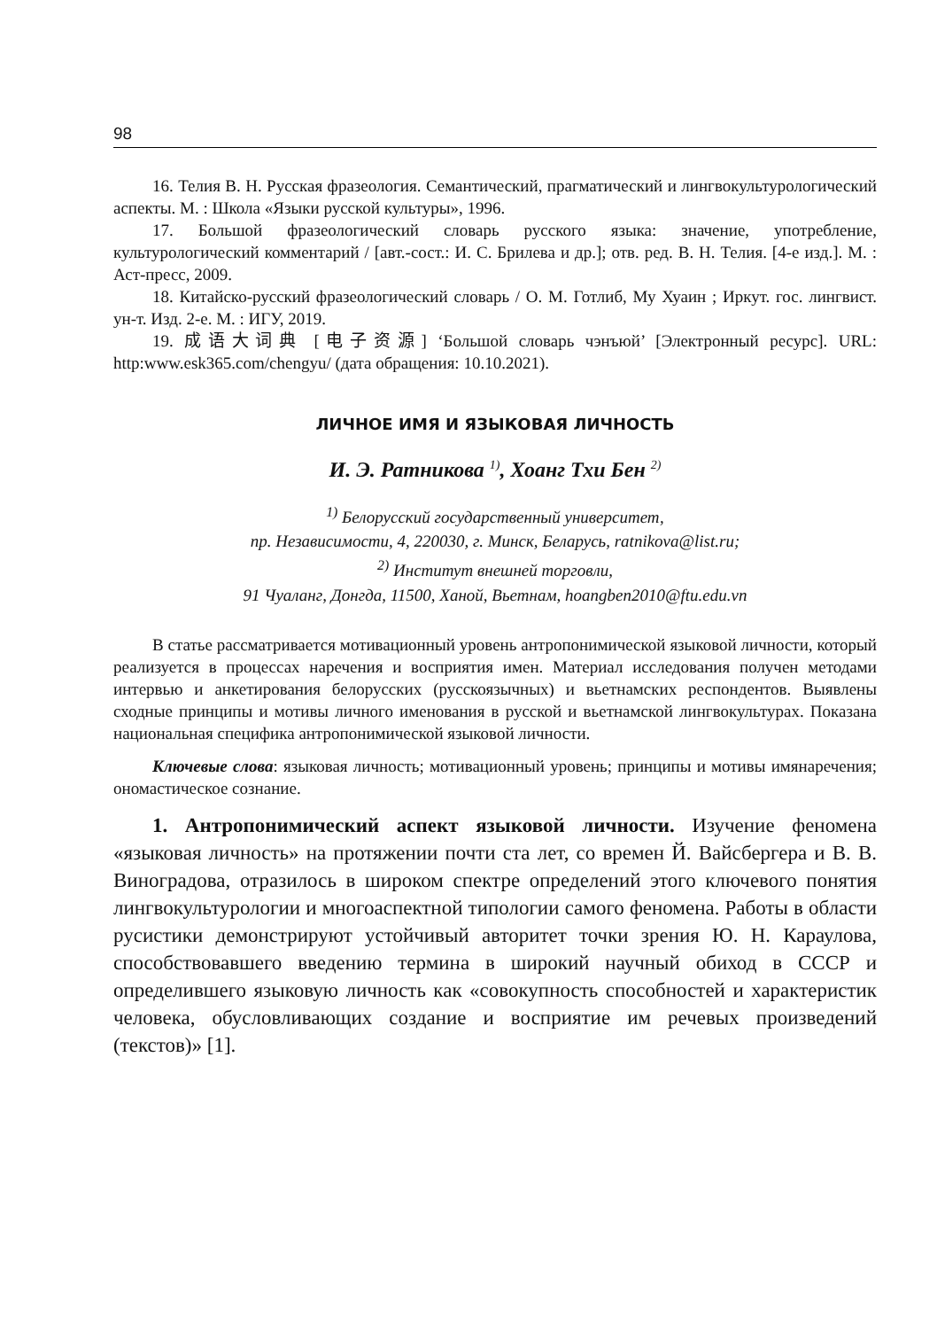98
16. Телия В. Н. Русская фразеология. Семантический, прагматический и лингвокультурологический аспекты. М. : Школа «Языки русской культуры», 1996.
17. Большой фразеологический словарь русского языка: значение, употребление, культурологический комментарий / [авт.-сост.: И. С. Брилева и др.]; отв. ред. В. Н. Телия. [4-е изд.]. М. : Аст-пресс, 2009.
18. Китайско-русский фразеологический словарь / О. М. Готлиб, Му Хуаин ; Иркут. гос. лингвист. ун-т. Изд. 2-е. М. : ИГУ, 2019.
19. 成语大词典 [电子资源] ‘Большой словарь чэнъюй’ [Электронный ресурс]. URL: http:www.esk365.com/chengyu/ (дата обращения: 10.10.2021).
ЛИЧНОЕ ИМЯ И ЯЗЫКОВАЯ ЛИЧНОСТЬ
И. Э. Ратникова <sup>1)</sup>, Хоанг Тхи Бен <sup>2)</sup>
<sup>1)</sup> Белорусский государственный университет,
пр. Независимости, 4, 220030, г. Минск, Беларусь, ratnikova@list.ru;
<sup>2)</sup> Институт внешней торговли,
91 Чуаланг, Донгда, 11500, Ханой, Вьетнам, hoangben2010@ftu.edu.vn
В статье рассматривается мотивационный уровень антропонимической языковой личности, который реализуется в процессах наречения и восприятия имен. Материал исследования получен методами интервью и анкетирования белорусских (русскоязычных) и вьетнамских респондентов. Выявлены сходные принципы и мотивы личного именования в русской и вьетнамской лингвокультурах. Показана национальная специфика антропонимической языковой личности.
Ключевые слова: языковая личность; мотивационный уровень; принципы и мотивы имянаречения; ономастическое сознание.
1. Антропонимический аспект языковой личности. Изучение феномена «языковая личность» на протяжении почти ста лет, со времен Й. Вайсбергера и В. В. Виноградова, отразилось в широком спектре определений этого ключевого понятия лингвокультурологии и многоаспектной типологии самого феномена. Работы в области русистики демонстрируют устойчивый авторитет точки зрения Ю. Н. Караулова, способствовавшего введению термина в широкий научный обиход в СССР и определившего языковую личность как «совокупность способностей и характеристик человека, обусловливающих создание и восприятие им речевых произведений (текстов)» [1].